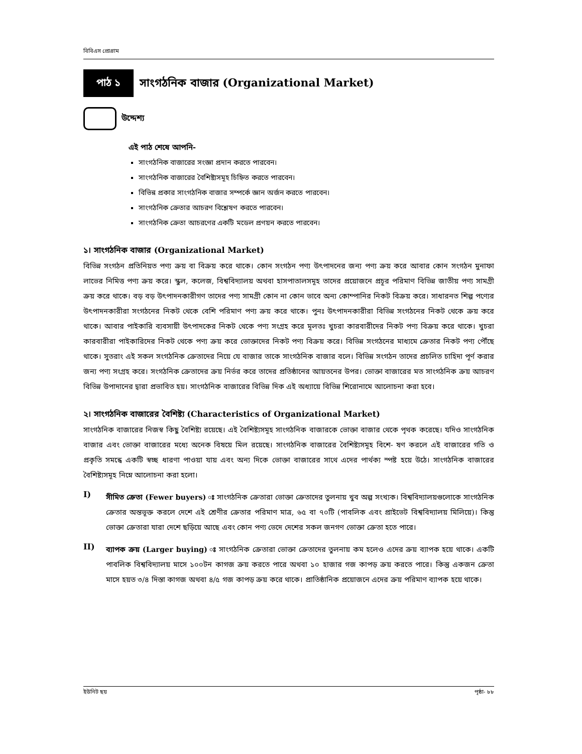বিবিএস প্রোগ্রাম
পাঠ ১
সাংগঠনিক বাজার (Organizational Market)
উদ্দেশ্য
এই পাঠ শেষে আপনি-
সাংগঠনিক বাজারের সংজ্ঞা প্রদান করতে পারবেন।
সাংগঠনিক বাজারের বৈশিষ্ট্যসমূহ চিহ্নিত করতে পারবেন।
বিভিন্ন প্রকার সাংগঠনিক বাজার সম্পর্কে জ্ঞান অর্জন করতে পারবেন।
সাংগঠনিক ক্রেতার আচরণ বিশ্লেষণ করতে পারবেন।
সাংগঠনিক ক্রেতা আচরণের একটি মডেল প্রণয়ন করতে পারবেন।
১। সাংগঠনিক বাজার (Organizational Market)
বিভিন্ন সংগঠন প্রতিনিয়ত পণ্য ক্রয় বা বিক্রয় করে থাকে। কোন সংগঠন পণ্য উৎপাদনের জন্য পণ্য ক্রয় করে আবার কোন সংগঠন মুনাফা লাভের নিমিত্ত পণ্য ক্রয় করে। স্কুল, কলেজ, বিশ্ববিদ্যালয় অথবা হাসপাতালসমূহ তাদের প্রয়োজনে প্রচূর পরিমাণ বিভিন্ন জাতীয় পণ্য সামগ্রী ক্রয় করে থাকে। বড় বড় উৎপাদনকারীগণ তাদের পণ্য সামগ্রী কোন না কোন ভাবে অন্য কোম্পানির নিকট বিক্রয় করে। সাধারনত শিল্প পণ্যের উৎপাদনকারীরা সংগঠনের নিকট থেকে বেশি পরিমাণ পণ্য ক্রয় করে থাকে। পুনঃ উৎপাদনকারীরা বিভিন্ন সংগঠনের নিকট থেকে ক্রয় করে থাকে। আবার পাইকারি ব্যবসায়ী উৎপাদকের নিকট থেকে পণ্য সংগ্রহ করে মূলতঃ খুচরা কারবারীদের নিকট পণ্য বিক্রয় করে থাকে। খুচরা কারবারীরা পাইকারিদের নিকট থেকে পণ্য ক্রয় করে ভোক্তাদের নিকট পণ্য বিক্রয় করে। বিভিন্ন সংগঠনের মাধ্যমে ক্রেতার নিকট পণ্য পৌঁছে থাকে। সুতরাং এই সকল সংগঠনিক ক্রেতাদের নিয়ে যে বাজার তাকে সাংগঠনিক বাজার বলে। বিভিন্ন সংগঠন তাদের প্রচলিত চাহিদা পূর্ণ করার জন্য পণ্য সংগ্রহ করে। সংগঠনিক ক্রেতাদের ক্রয় নির্ভর করে তাদের প্রতিষ্ঠানের আয়তনের উপর। ভোক্তা বাজারের মত সাংগঠনিক ক্রয় আচরণ বিভিন্ন উপাদানের দ্বারা প্রভাবিত হয়। সাংগঠনিক বাজারের বিভিন্ন দিক এই অধ্যায়ে বিভিন্ন শিরোনামে আলোচনা করা হবে।
২। সাংগঠনিক বাজারের বৈশিষ্ট্য (Characteristics of Organizational Market)
সাংগঠনিক বাজারের নিজস্ব কিছু বৈশিষ্ট্য রয়েছে। এই বৈশিষ্ট্যসমূহ সাংগঠনিক বাজারকে ভোক্তা বাজার থেকে পৃথক করেছে। যদিও সাংগঠনিক বাজার এবং ভোক্তা বাজারের মধ্যে অনেক বিষয়ে মিল রয়েছে। সাংগঠনিক বাজারের বৈশিষ্ট্যসমূহ বিশে- ষণ করলে এই বাজারের গতি ও প্রকৃতি সমন্ধে একটি স্বচ্ছ ধারণা পাওয়া যায় এবং অন্য দিকে ভোক্তা বাজারের সাথে এদের পার্থক্য স্পষ্ট হয়ে উঠে। সাংগঠনিক বাজারের বৈশিষ্ট্যসমূহ নিম্নে আলোচনা করা হলো।
I)
সীমিত ক্রেতা (Fewer buyers) ঃ সাংগঠনিক ক্রেতারা ভোক্তা ক্রেতাদের তুলনায় খুব অল্প সংখ্যক। বিশ্ববিদ্যালয়গুলোকে সাংগঠনিক ক্রেতার অন্তভূক্ত করলে দেশে এই শ্রেণীর ক্রেতার পরিমাণ মাত্র, ৬৫ বা ৭০টি (পাবলিক এবং প্রাইভেট বিশ্ববিদ্যালয় মিলিয়ে)। কিন্তু ভোক্তা ক্রেতারা যারা দেশে ছড়িয়ে আছে এবং কোন পণ্য ভেদে দেশের সকল জনগণ ভোক্তা ক্রেতা হতে পারে।
II)
ব্যাপক ক্রয় (Larger buying) ঃ সাংগঠনিক ক্রেতারা ভোক্তা ক্রেতাদের তুলনায় কম হলেও এদের ক্রয় ব্যাপক হয়ে থাকে। একটি পাবলিক বিশ্ববিদ্যালয় মাসে ১০০টন কাগজ ক্রয় করতে পারে অথবা ১০ হাজার গজ কাপড় ক্রয় করতে পারে। কিন্তু একজন ক্রেতা মাসে হয়ত ৩/৪ দিস্তা কাগজ অথবা ৪/৫ গজ কাপড় ক্রয় করে থাকে। প্রাতিষ্ঠানিক প্রয়োজনে এদের ক্রয় পরিমাণ ব্যাপক হয়ে থাকে।
ইউনিট ছয় পৃষ্ঠা- ৮৮